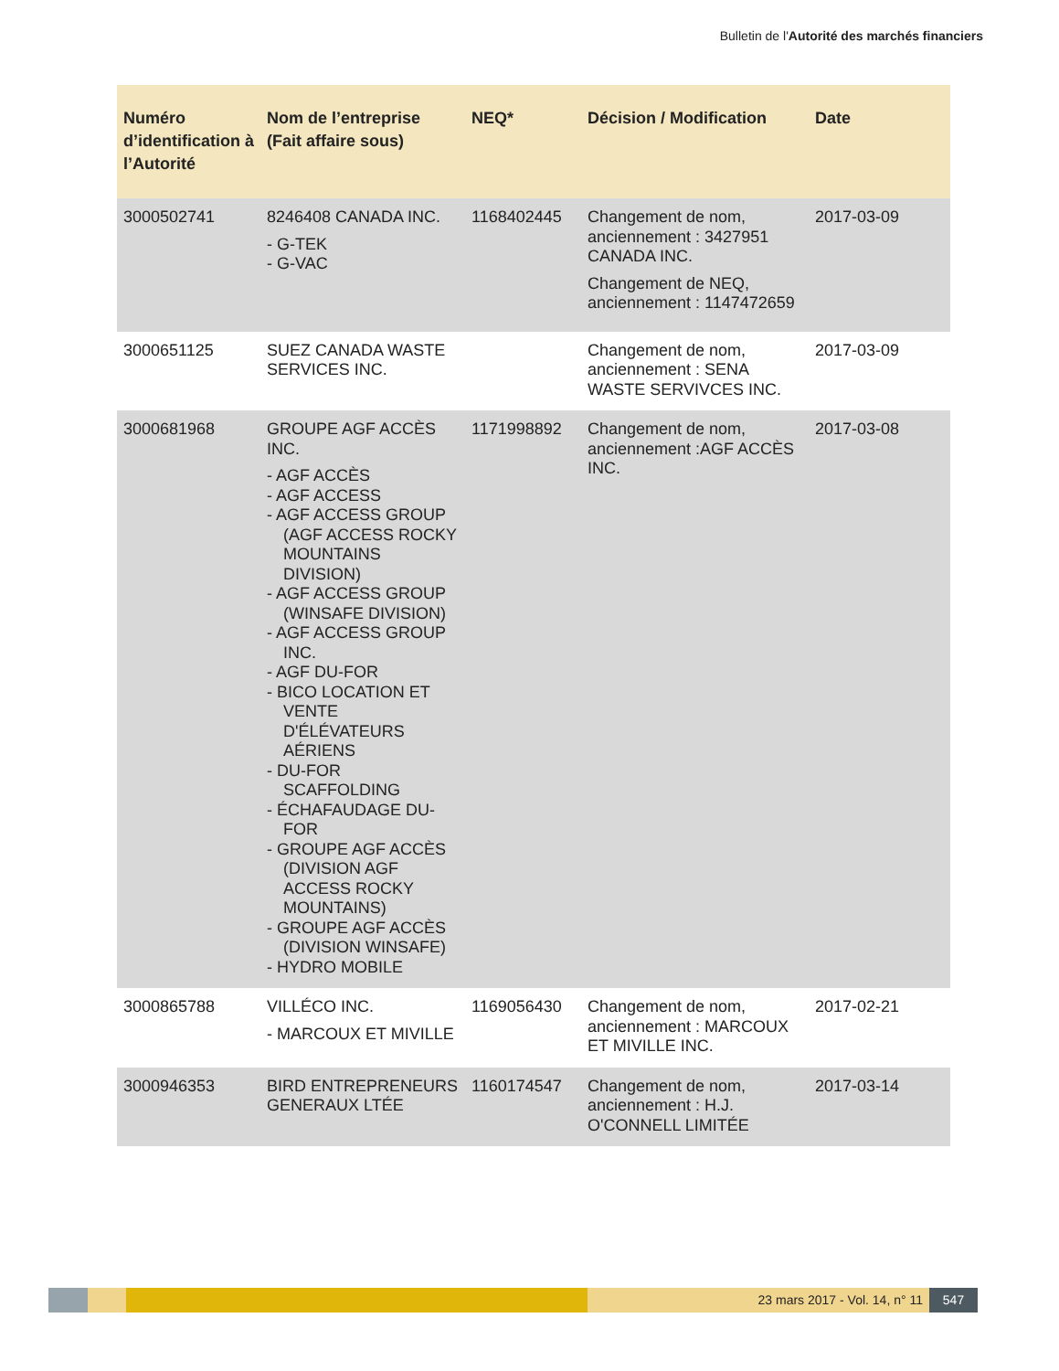Bulletin de l'Autorité des marchés financiers
| Numéro d’identification à l’Autorité | Nom de l’entreprise (Fait affaire sous) | NEQ* | Décision / Modification | Date |
| --- | --- | --- | --- | --- |
| 3000502741 | 8246408 CANADA INC. - G-TEK - G-VAC | 1168402445 | Changement de nom, anciennement : 3427951 CANADA INC. Changement de NEQ, anciennement : 1147472659 | 2017-03-09 |
| 3000651125 | SUEZ CANADA WASTE SERVICES INC. | | Changement de nom, anciennement : SENA WASTE SERVIVCES INC. | 2017-03-09 |
| 3000681968 | GROUPE AGF ACCÈS INC. - AGF ACCÈS - AGF ACCESS - AGF ACCESS GROUP (AGF ACCESS ROCKY MOUNTAINS DIVISION) - AGF ACCESS GROUP (WINSAFE DIVISION) - AGF ACCESS GROUP INC. - AGF DU-FOR - BICO LOCATION ET VENTE D'ÉLÉVATEURS AÉRIENS - DU-FOR SCAFFOLDING - ÉCHAFAUDAGE DU-FOR - GROUPE AGF ACCÈS (DIVISION AGF ACCESS ROCKY MOUNTAINS) - GROUPE AGF ACCÈS (DIVISION WINSAFE) - HYDRO MOBILE | 1171998892 | Changement de nom, anciennement :AGF ACCÈS INC. | 2017-03-08 |
| 3000865788 | VILLÉCO INC. - MARCOUX ET MIVILLE | 1169056430 | Changement de nom, anciennement : MARCOUX ET MIVILLE INC. | 2017-02-21 |
| 3000946353 | BIRD ENTREPRENEURS GENERAUX LTÉE | 1160174547 | Changement de nom, anciennement : H.J. O'CONNELL LIMITÉE | 2017-03-14 |
23 mars 2017 - Vol. 14, n° 11 547